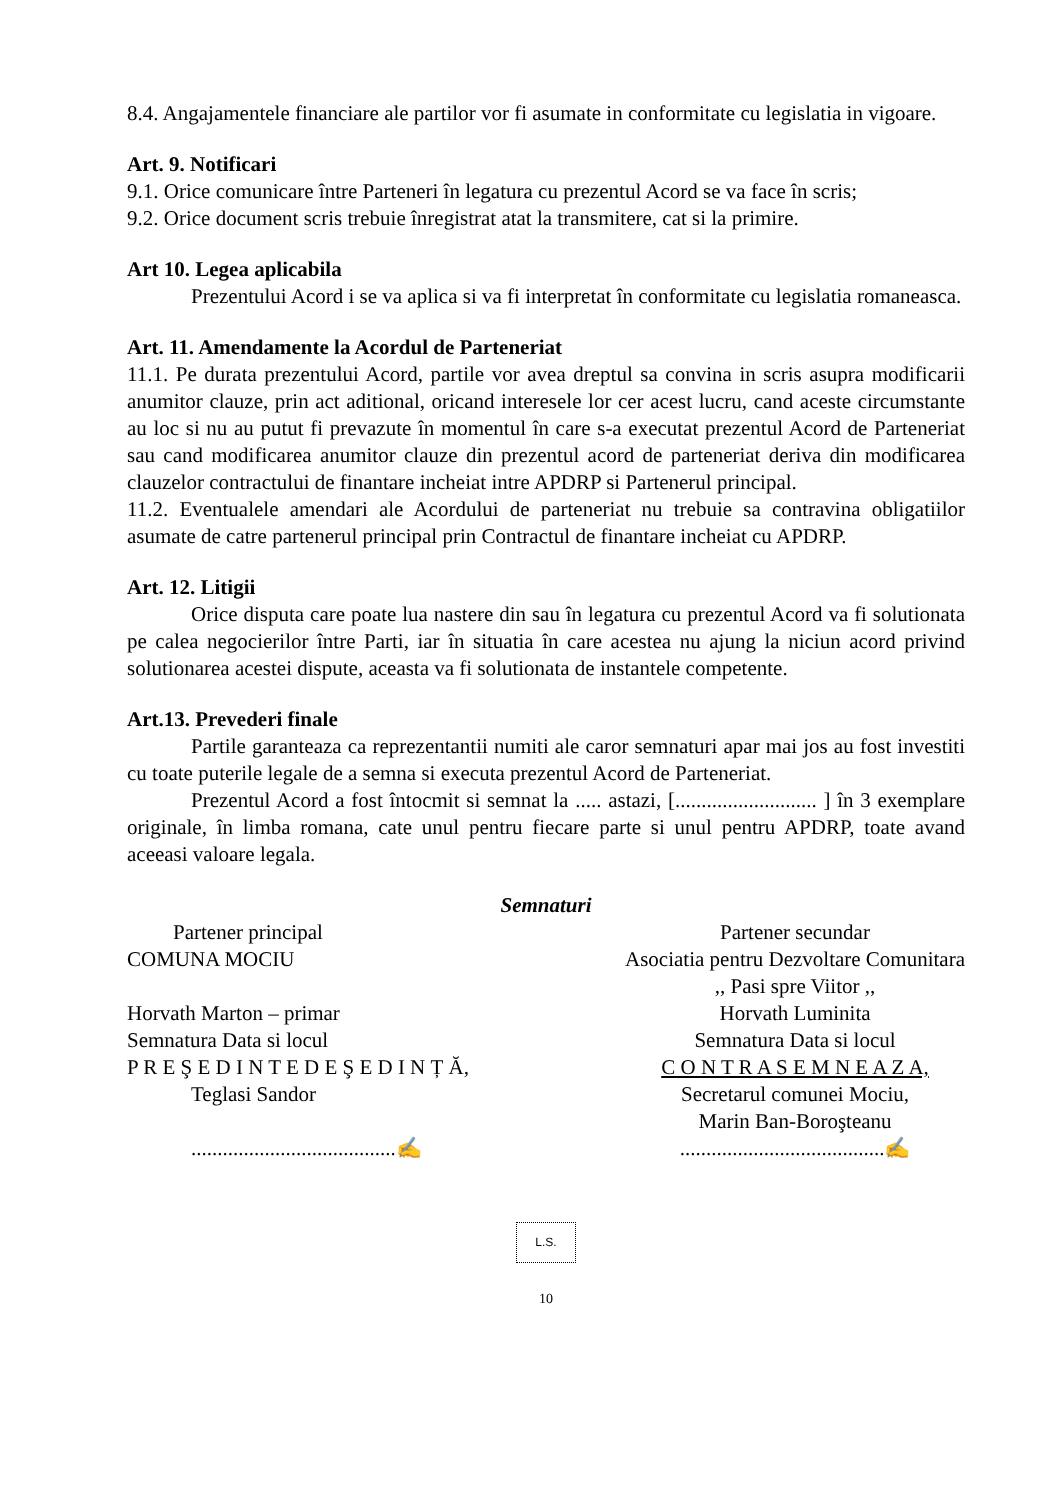8.4. Angajamentele financiare ale partilor vor fi asumate in conformitate cu legislatia in vigoare.
Art. 9. Notificari
9.1. Orice comunicare între Parteneri în legatura cu prezentul Acord se va face în scris;
9.2. Orice document scris trebuie înregistrat atat la transmitere, cat si la primire.
Art 10. Legea aplicabila
Prezentului Acord i se va aplica si va fi interpretat în conformitate cu legislatia romaneasca.
Art. 11. Amendamente la Acordul de Parteneriat
11.1. Pe durata prezentului Acord, partile vor avea dreptul sa convina in scris asupra modificarii anumitor clauze, prin act aditional, oricand interesele lor cer acest lucru, cand aceste circumstante au loc si nu au putut fi prevazute în momentul în care s-a executat prezentul Acord de Parteneriat sau cand modificarea anumitor clauze din prezentul acord de parteneriat deriva din modificarea clauzelor contractului de finantare incheiat intre APDRP si Partenerul principal.
11.2. Eventualele amendari ale Acordului de parteneriat nu trebuie sa contravina obligatiilor asumate de catre partenerul principal prin Contractul de finantare incheiat cu APDRP.
Art. 12. Litigii
Orice disputa care poate lua nastere din sau în legatura cu prezentul Acord va fi solutionata pe calea negocierilor între Parti, iar în situatia în care acestea nu ajung la niciun acord privind solutionarea acestei dispute, aceasta va fi solutionata de instantele competente.
Art.13. Prevederi finale
Partile garanteaza ca reprezentantii numiti ale caror semnaturi apar mai jos au fost investiti cu toate puterile legale de a semna si executa prezentul Acord de Parteneriat.
Prezentul Acord a fost întocmit si semnat la ..... astazi, [........................... ] în 3 exemplare originale, în limba romana, cate unul pentru fiecare parte si unul pentru APDRP, toate avand aceeasi valoare legala.
Semnaturi
Partener principal
COMUNA MOCIU
Horvath Marton – primar
Semnatura Data si locul
P R E Ş E D I N T E D E Ş E D I N Ț Ă,
Teglasi Sandor
.......................................✍
Partener secundar
Asociatia pentru Dezvoltare Comunitara
,, Pasi spre Viitor ,,
Horvath Luminita
Semnatura Data si locul
C O N T R A S E M N E A Z A,
Secretarul comunei Mociu,
Marin Ban-Boroşteanu
.......................................✍
L.S.
10